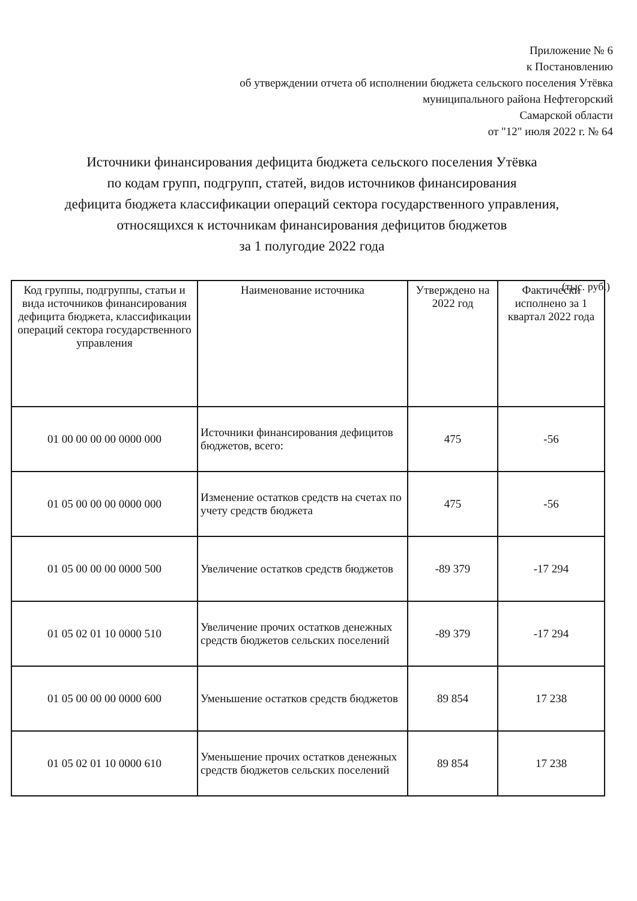Приложение № 6
к Постановлению
об утверждении отчета об исполнении бюджета сельского поселения Утёвка
муниципального района Нефтегорский
Самарской области
от "12" июля 2022 г. № 64
Источники финансирования дефицита бюджета сельского поселения Утёвка
по кодам групп, подгрупп, статей, видов источников финансирования
дефицита бюджета классификации операций сектора государственного управления,
относящихся к источникам финансирования дефицитов бюджетов
за 1 полугодие 2022 года
(тыс. руб.)
| Код группы, подгруппы, статьи и вида источников финансирования дефицита бюджета, классификации операций сектора государственного управления | Наименование источника | Утверждено на 2022 год | Фактически исполнено за 1 квартал 2022 года |
| --- | --- | --- | --- |
| 01 00 00 00 00 0000 000 | Источники финансирования дефицитов бюджетов, всего: | 475 | -56 |
| 01 05 00 00 00 0000 000 | Изменение остатков средств на счетах по учету средств бюджета | 475 | -56 |
| 01 05 00 00 00 0000 500 | Увеличение остатков средств бюджетов | -89 379 | -17 294 |
| 01 05 02 01 10 0000 510 | Увеличение прочих остатков денежных средств бюджетов сельских поселений | -89 379 | -17 294 |
| 01 05 00 00 00 0000 600 | Уменьшение остатков средств бюджетов | 89 854 | 17 238 |
| 01 05 02 01 10 0000 610 | Уменьшение прочих остатков денежных средств бюджетов сельских поселений | 89 854 | 17 238 |